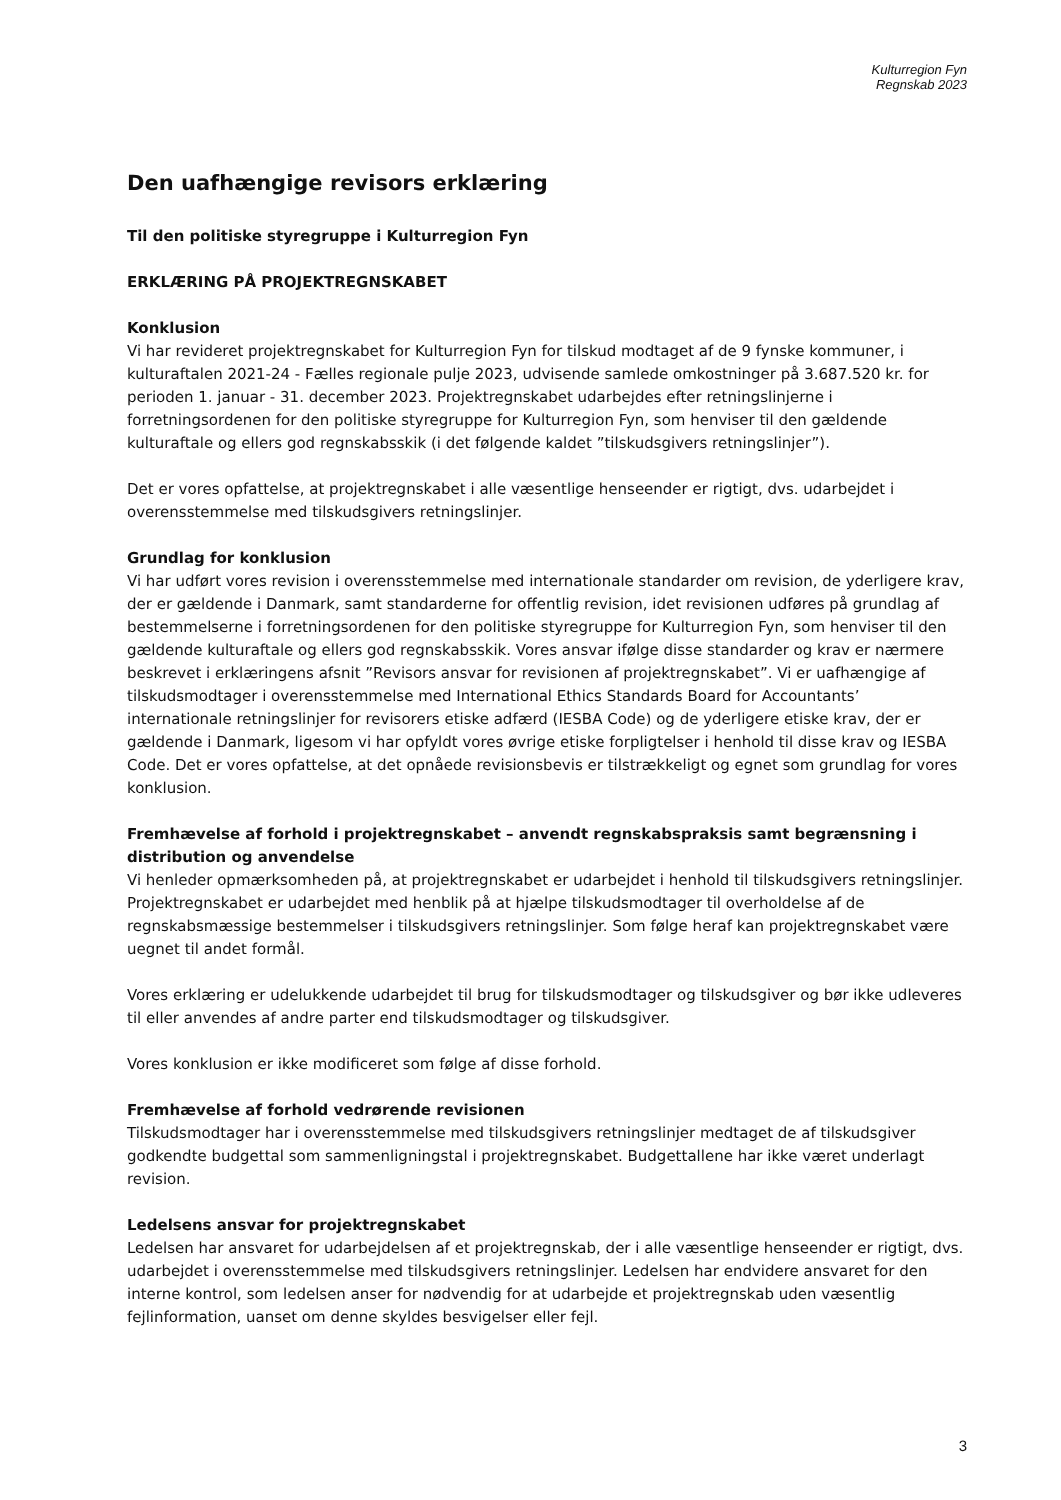Kulturregion Fyn
Regnskab 2023
Den uafhængige revisors erklæring
Til den politiske styregruppe i Kulturregion Fyn
ERKLÆRING PÅ PROJEKTREGNSKABET
Konklusion
Vi har revideret projektregnskabet for Kulturregion Fyn for tilskud modtaget af de 9 fynske kommuner, i kulturaftalen 2021-24 - Fælles regionale pulje 2023, udvisende samlede omkostninger på 3.687.520 kr. for perioden 1. januar - 31. december 2023. Projektregnskabet udarbejdes efter retningslinjerne i forretningsordenen for den politiske styregruppe for Kulturregion Fyn, som henviser til den gældende kulturaftale og ellers god regnskabsskik (i det følgende kaldet ”tilskudsgivers retningslinjer”).
Det er vores opfattelse, at projektregnskabet i alle væsentlige henseender er rigtigt, dvs. udarbejdet i overensstemmelse med tilskudsgivers retningslinjer.
Grundlag for konklusion
Vi har udført vores revision i overensstemmelse med internationale standarder om revision, de yderligere krav, der er gældende i Danmark, samt standarderne for offentlig revision, idet revisionen udføres på grundlag af bestemmelserne i forretningsordenen for den politiske styregruppe for Kulturregion Fyn, som henviser til den gældende kulturaftale og ellers god regnskabsskik. Vores ansvar ifølge disse standarder og krav er nærmere beskrevet i erklæringens afsnit ”Revisors ansvar for revisionen af projektregnskabet”. Vi er uafhængige af tilskudsmodtager i overensstemmelse med International Ethics Standards Board for Accountants’ internationale retningslinjer for revisorers etiske adfærd (IESBA Code) og de yderligere etiske krav, der er gældende i Danmark, ligesom vi har opfyldt vores øvrige etiske forpligtelser i henhold til disse krav og IESBA Code. Det er vores opfattelse, at det opnåede revisionsbevis er tilstrækkeligt og egnet som grundlag for vores konklusion.
Fremhævelse af forhold i projektregnskabet – anvendt regnskabspraksis samt begrænsning i distribution og anvendelse
Vi henleder opmærksomheden på, at projektregnskabet er udarbejdet i henhold til tilskudsgivers retningslinjer. Projektregnskabet er udarbejdet med henblik på at hjælpe tilskudsmodtager til overholdelse af de regnskabsmæssige bestemmelser i tilskudsgivers retningslinjer. Som følge heraf kan projektregnskabet være uegnet til andet formål.
Vores erklæring er udelukkende udarbejdet til brug for tilskudsmodtager og tilskudsgiver og bør ikke udleveres til eller anvendes af andre parter end tilskudsmodtager og tilskudsgiver.
Vores konklusion er ikke modificeret som følge af disse forhold.
Fremhævelse af forhold vedrørende revisionen
Tilskudsmodtager har i overensstemmelse med tilskudsgivers retningslinjer medtaget de af tilskudsgiver godkendte budgettal som sammenligningstal i projektregnskabet. Budgettallene har ikke været underlagt revision.
Ledelsens ansvar for projektregnskabet
Ledelsen har ansvaret for udarbejdelsen af et projektregnskab, der i alle væsentlige henseender er rigtigt, dvs. udarbejdet i overensstemmelse med tilskudsgivers retningslinjer. Ledelsen har endvidere ansvaret for den interne kontrol, som ledelsen anser for nødvendig for at udarbejde et projektregnskab uden væsentlig fejlinformation, uanset om denne skyldes besvigelser eller fejl.
3